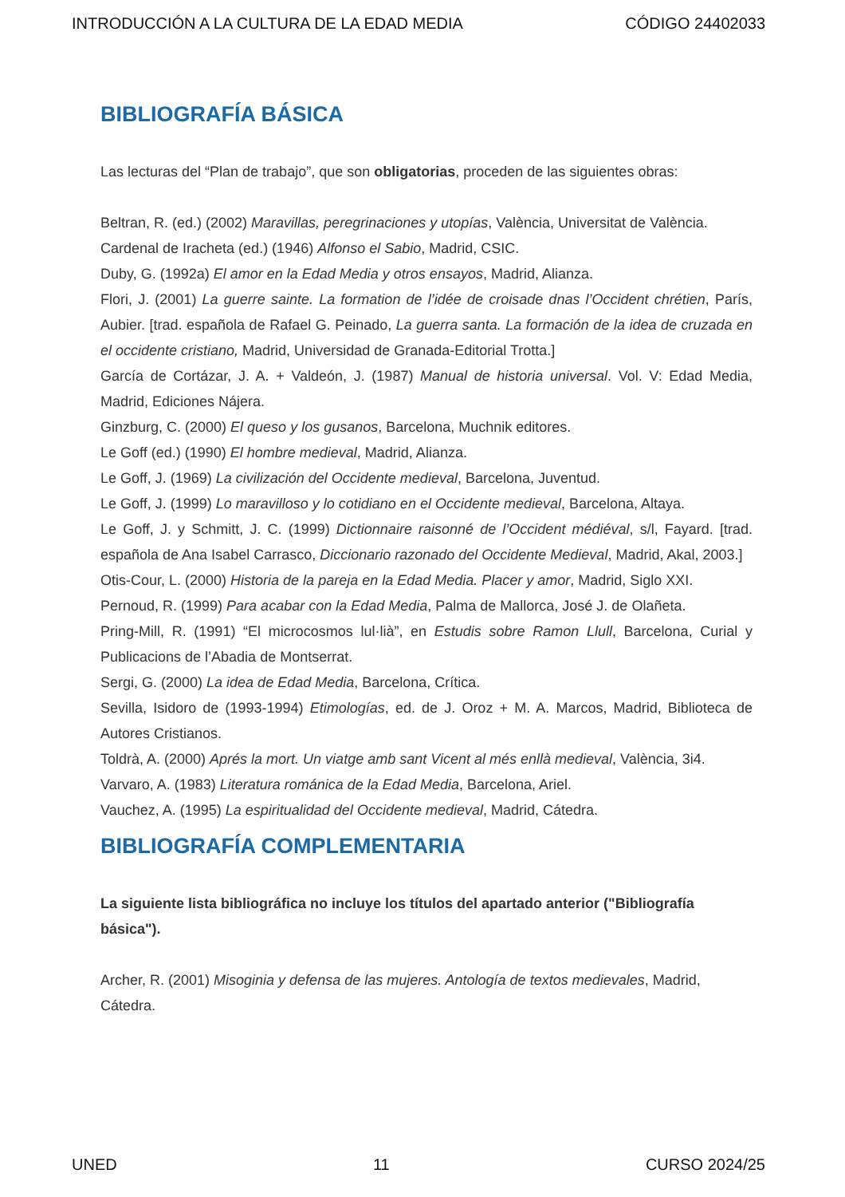INTRODUCCIÓN A LA CULTURA DE LA EDAD MEDIA CÓDIGO 24402033
BIBLIOGRAFÍA BÁSICA
Las lecturas del “Plan de trabajo”, que son obligatorias, proceden de las siguientes obras:
Beltran, R. (ed.) (2002) Maravillas, peregrinaciones y utopías, València, Universitat de València.
Cardenal de Iracheta (ed.) (1946) Alfonso el Sabio, Madrid, CSIC.
Duby, G. (1992a) El amor en la Edad Media y otros ensayos, Madrid, Alianza.
Flori, J. (2001) La guerre sainte. La formation de l’idée de croisade dnas l’Occident chrétien, París, Aubier. [trad. española de Rafael G. Peinado, La guerra santa. La formación de la idea de cruzada en el occidente cristiano, Madrid, Universidad de Granada-Editorial Trotta.]
García de Cortázar, J. A. + Valdeón, J. (1987) Manual de historia universal. Vol. V: Edad Media, Madrid, Ediciones Nájera.
Ginzburg, C. (2000) El queso y los gusanos, Barcelona, Muchnik editores.
Le Goff (ed.) (1990) El hombre medieval, Madrid, Alianza.
Le Goff, J. (1969) La civilización del Occidente medieval, Barcelona, Juventud.
Le Goff, J. (1999) Lo maravilloso y lo cotidiano en el Occidente medieval, Barcelona, Altaya.
Le Goff, J. y Schmitt, J. C. (1999) Dictionnaire raisonné de l’Occident médiéval, s/l, Fayard. [trad. española de Ana Isabel Carrasco, Diccionario razonado del Occidente Medieval, Madrid, Akal, 2003.]
Otis-Cour, L. (2000) Historia de la pareja en la Edad Media. Placer y amor, Madrid, Siglo XXI.
Pernoud, R. (1999) Para acabar con la Edad Media, Palma de Mallorca, José J. de Olañeta.
Pring-Mill, R. (1991) “El microcosmos lul·lià”, en Estudis sobre Ramon Llull, Barcelona, Curial y Publicacions de l’Abadia de Montserrat.
Sergi, G. (2000) La idea de Edad Media, Barcelona, Crítica.
Sevilla, Isidoro de (1993-1994) Etimologías, ed. de J. Oroz + M. A. Marcos, Madrid, Biblioteca de Autores Cristianos.
Toldrà, A. (2000) Aprés la mort. Un viatge amb sant Vicent al més enllà medieval, València, 3i4.
Varvaro, A. (1983) Literatura románica de la Edad Media, Barcelona, Ariel.
Vauchez, A. (1995) La espiritualidad del Occidente medieval, Madrid, Cátedra.
BIBLIOGRAFÍA COMPLEMENTARIA
La siguiente lista bibliográfica no incluye los títulos del apartado anterior ("Bibliografía básica").
Archer, R. (2001) Misoginia y defensa de las mujeres. Antología de textos medievales, Madrid, Cátedra.
UNED 11 CURSO 2024/25